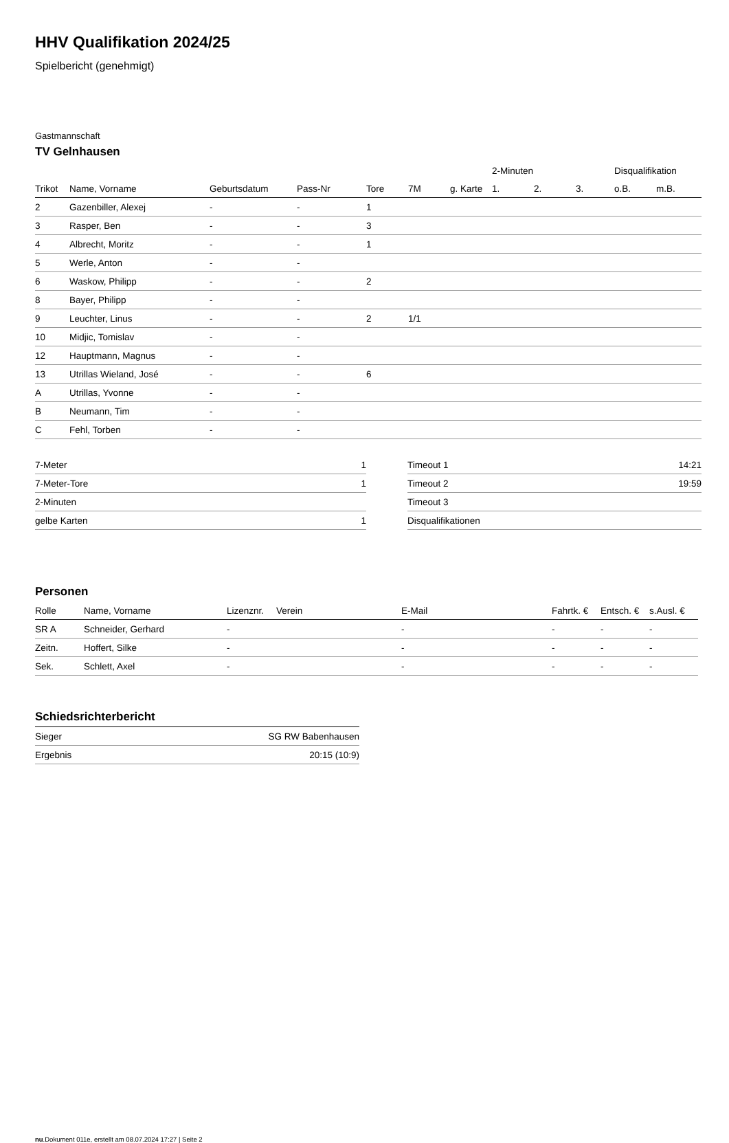HHV Qualifikation 2024/25
Spielbericht (genehmigt)
Gastmannschaft
TV Gelnhausen
| | | | | | | | 2-Minuten | | | Disqualifikation | |
| --- | --- | --- | --- | --- | --- | --- | --- | --- | --- | --- | --- |
| Trikot | Name, Vorname | Geburtsdatum | Pass-Nr | Tore | 7M | g. Karte | 1. | 2. | 3. | o.B. | m.B. |
| 2 | Gazenbiller, Alexej | - | - | 1 | | | | | | | |
| 3 | Rasper, Ben | - | - | 3 | | | | | | | |
| 4 | Albrecht, Moritz | - | - | 1 | | | | | | | |
| 5 | Werle, Anton | - | - | | | | | | | | |
| 6 | Waskow, Philipp | - | - | 2 | | | | | | | |
| 8 | Bayer, Philipp | - | - | | | | | | | | |
| 9 | Leuchter, Linus | - | - | 2 | 1/1 | | | | | | |
| 10 | Midjic, Tomislav | - | - | | | | | | | | |
| 12 | Hauptmann, Magnus | - | - | | | | | | | | |
| 13 | Utrillas Wieland, José | - | - | 6 | | | | | | | |
| A | Utrillas, Yvonne | - | - | | | | | | | | |
| B | Neumann, Tim | - | - | | | | | | | | |
| C | Fehl, Torben | - | - | | | | | | | | |
| 7-Meter | 1 |
| 7-Meter-Tore | 1 |
| 2-Minuten | |
| gelbe Karten | 1 |
| Timeout 1 | 14:21 |
| Timeout 2 | 19:59 |
| Timeout 3 | |
| Disqualifikationen | |
Personen
| Rolle | Name, Vorname | Lizenznr. | Verein | E-Mail | Fahrtk. € | Entsch. € | s.Ausl. € |
| --- | --- | --- | --- | --- | --- | --- | --- |
| SR A | Schneider, Gerhard | - | | - | - | - | - |
| Zeitn. | Hoffert, Silke | - | | - | - | - | - |
| Sek. | Schlett, Axel | - | | - | - | - | - |
Schiedsrichterbericht
| Sieger | SG RW Babenhausen |
| Ergebnis | 20:15 (10:9) |
nu.Dokument 011e, erstellt am 08.07.2024 17:27 | Seite 2